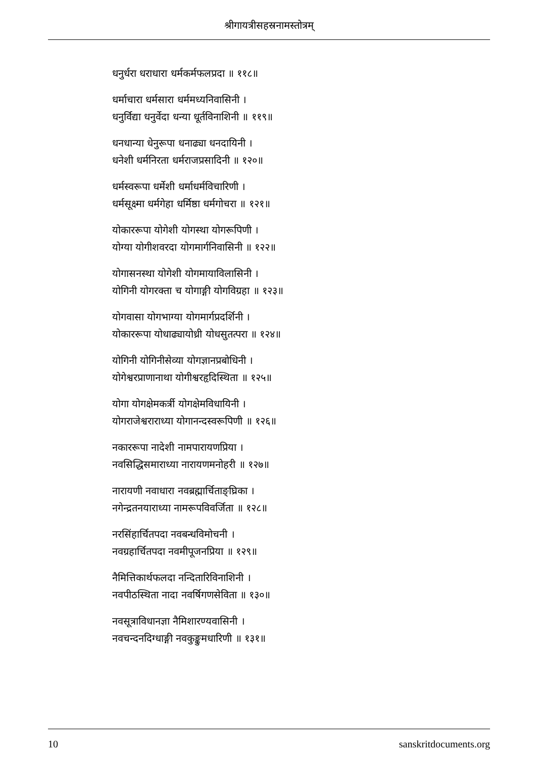श्रीगायत्रीसहस्रनामस्तोत्रम्
धनुर्धरा धराधारा धर्मकर्मफलप्रदा ॥ ११८॥
धर्माचारा धर्मसारा धर्ममध्यनिवासिनी ।
धनुर्विद्या धनुर्वेदा धन्या धूर्तविनाशिनी ॥ ११९॥
धनधान्या धेनुरूपा धनाढ्या धनदायिनी ।
धनेशी धर्मनिरता धर्मराजप्रसादिनी ॥ १२०॥
धर्मस्वरूपा धर्मेशी धर्माधर्मविचारिणी ।
धर्मसूक्ष्मा धर्मगेहा धर्मिष्ठा धर्मगोचरा ॥ १२१॥
योकाररूपा योगेशी योगस्था योगरूपिणी ।
योग्या योगीशवरदा योगमार्गनिवासिनी ॥ १२२॥
योगासनस्था योगेशी योगमायाविलासिनी ।
योगिनी योगरक्ता च योगाङ्गी योगविग्रहा ॥ १२३॥
योगवासा योगभाग्या योगमार्गप्रदर्शिनी ।
योकाररूपा योधाढ्यायोध्री योधसुतत्परा ॥ १२४॥
योगिनी योगिनीसेव्या योगज्ञानप्रबोधिनी ।
योगेश्वरप्राणानाथा योगीश्वरहृदिस्थिता ॥ १२५॥
योगा योगक्षेमकर्त्री योगक्षेमविधायिनी ।
योगराजेश्वराराध्या योगानन्दस्वरूपिणी ॥ १२६॥
नकाररूपा नादेशी नामपारायणप्रिया ।
नवसिद्धिसमाराध्या नारायणमनोहरी ॥ १२७॥
नारायणी नवाधारा नवब्रह्मार्चिताङ्घ्रिका ।
नगेन्द्रतनयाराध्या नामरूपविवर्जिता ॥ १२८॥
नरसिंहार्चितपदा नवबन्धविमोचनी ।
नवग्रहार्चितपदा नवमीपूजनप्रिया ॥ १२९॥
नैमित्तिकार्थफलदा नन्दितारिविनाशिनी ।
नवपीठस्थिता नादा नवर्षिगणसेविता ॥ १३०॥
नवसूत्राविधानज्ञा नैमिशारण्यवासिनी ।
नवचन्दनदिग्धाङ्गी नवकुङ्कुमधारिणी ॥ १३१॥
10 sanskritdocuments.org